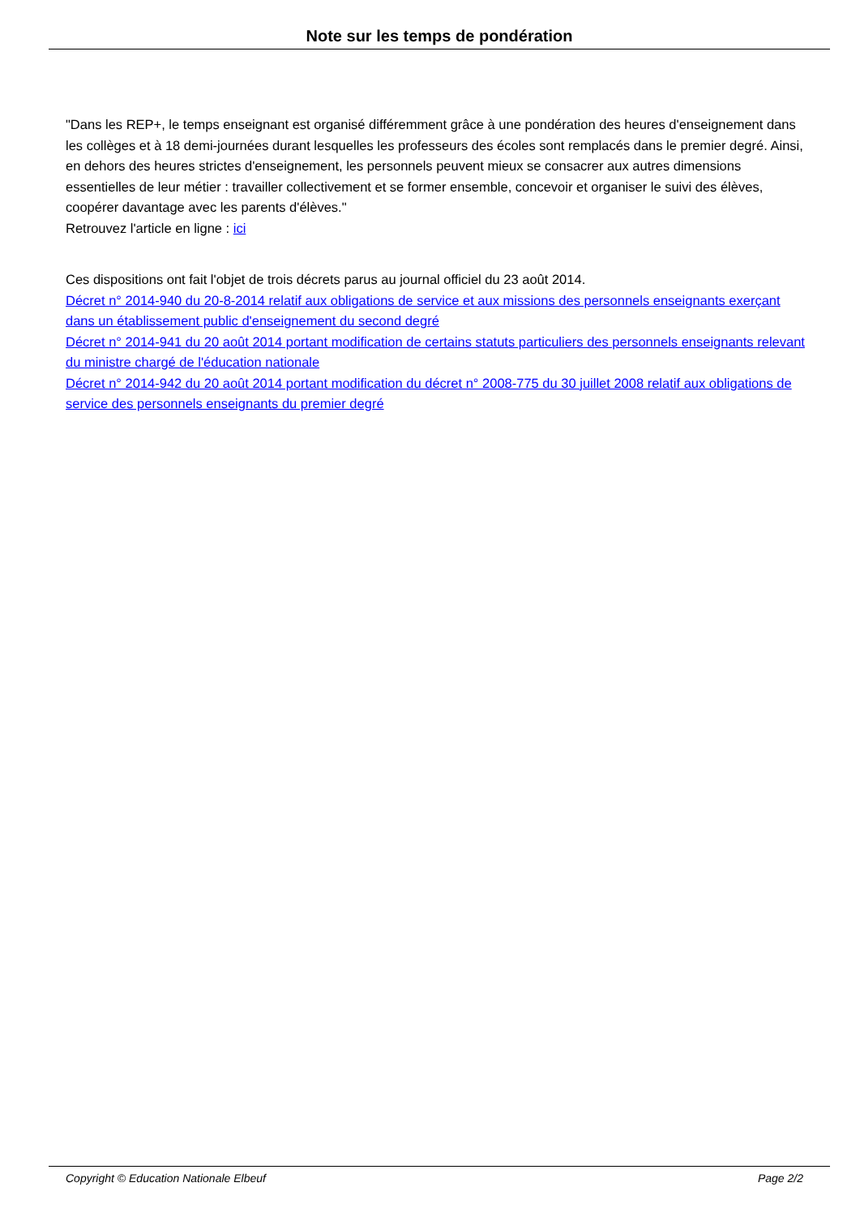Note sur les temps de pondération
"Dans les REP+, le temps enseignant est organisé différemment grâce à une pondération des heures d'enseignement dans les collèges et à 18 demi-journées durant lesquelles les professeurs des écoles sont remplacés dans le premier degré. Ainsi, en dehors des heures strictes d'enseignement, les personnels peuvent mieux se consacrer aux autres dimensions essentielles de leur métier : travailler collectivement et se former ensemble, concevoir et organiser le suivi des élèves, coopérer davantage avec les parents d'élèves."
Retrouvez l'article en ligne : ici
Ces dispositions ont fait l'objet de trois décrets parus au journal officiel du 23 août 2014.
Décret n° 2014-940 du 20-8-2014 relatif aux obligations de service et aux missions des personnels enseignants exerçant dans un établissement public d'enseignement du second degré
Décret n° 2014-941 du 20 août 2014 portant modification de certains statuts particuliers des personnels enseignants relevant du ministre chargé de l'éducation nationale
Décret n° 2014-942 du 20 août 2014 portant modification du décret n° 2008-775 du 30 juillet 2008 relatif aux obligations de service des personnels enseignants du premier degré
Copyright © Education Nationale Elbeuf Page 2/2